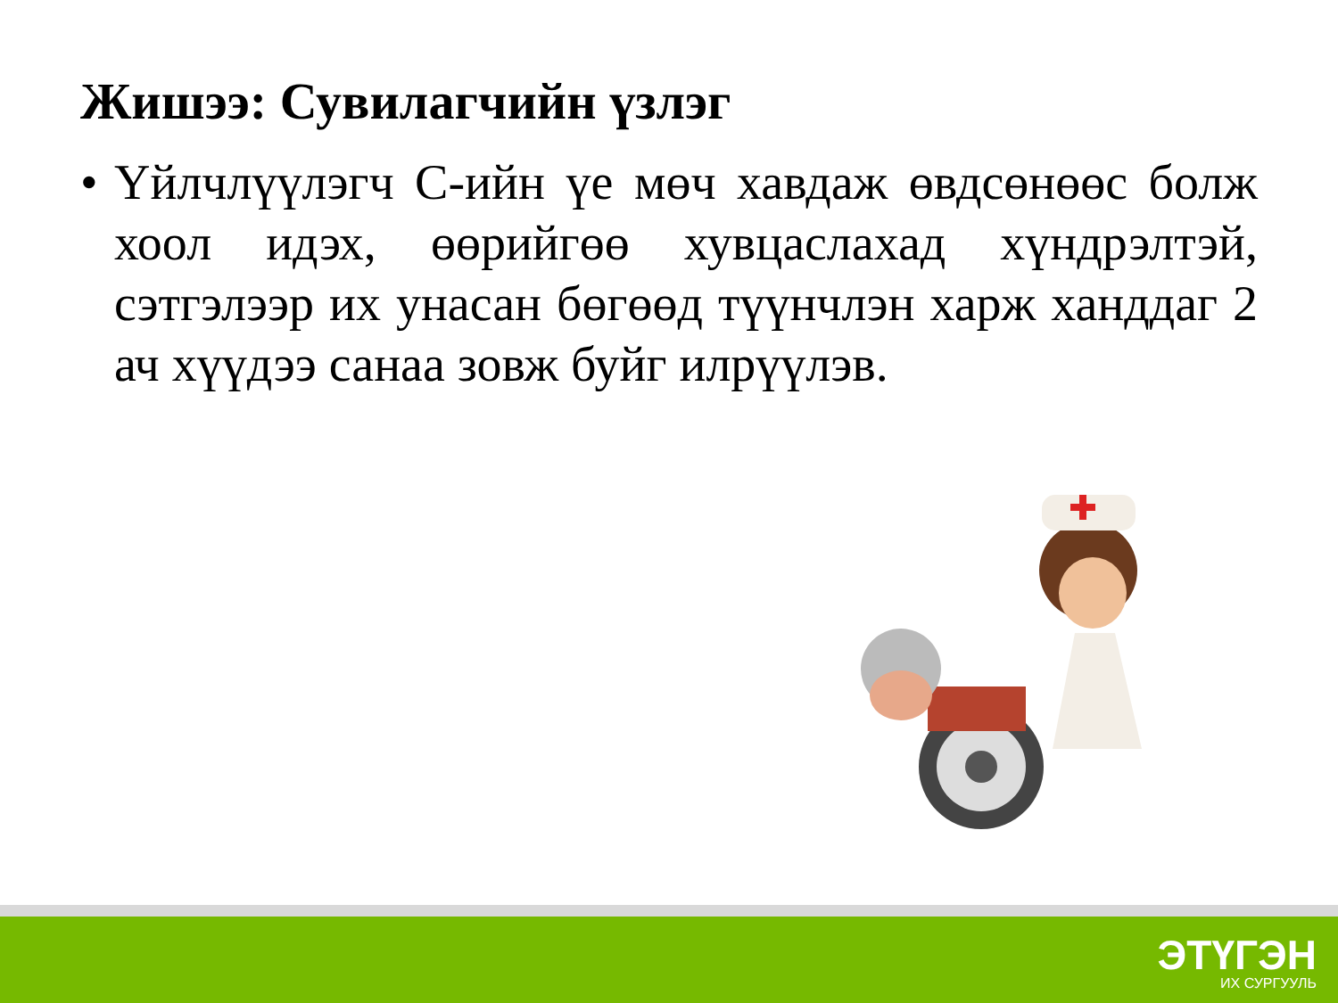Жишээ: Сувилагчийн үзлэг
• Үйлчлүүлэгч С-ийн үе мөч хавдаж өвдсөнөөс болж хоол идэх, өөрийгөө хувцаслахад хүндрэлтэй, сэтгэлээр их унасан бөгөөд түүнчлэн харж ханддаг 2 ач хүүдээ санаа зовж буйг илрүүлэв.
ЭТҮГЭН
ИХ СУРГУУЛЬ